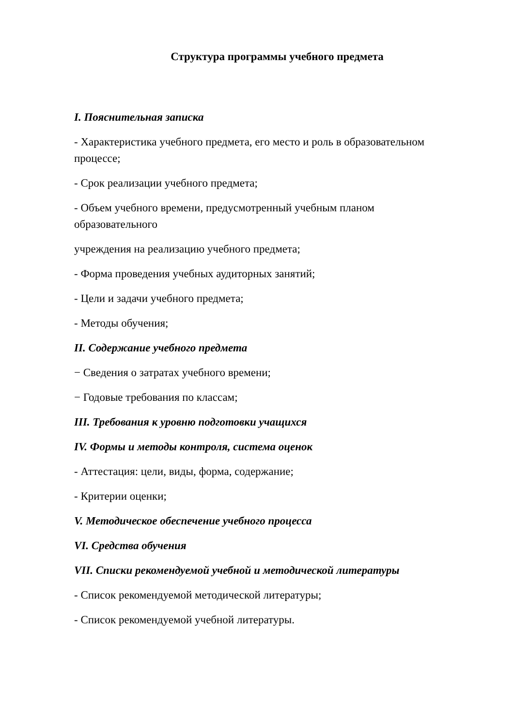Структура программы учебного предмета
I. Пояснительная записка
- Характеристика учебного предмета, его место и роль в образовательном процессе;
- Срок реализации учебного предмета;
- Объем учебного времени, предусмотренный учебным планом
образовательного
учреждения на реализацию учебного предмета;
- Форма проведения учебных аудиторных занятий;
- Цели и задачи учебного предмета;
- Методы обучения;
II. Содержание учебного предмета
− Сведения о затратах учебного времени;
− Годовые требования по классам;
III. Требования к уровню подготовки учащихся
IV. Формы и методы контроля, система оценок
- Аттестация: цели, виды, форма, содержание;
- Критерии оценки;
V. Методическое обеспечение учебного процесса
VI. Средства обучения
VII. Списки рекомендуемой учебной и методической литературы
- Список рекомендуемой методической литературы;
- Список рекомендуемой учебной литературы.